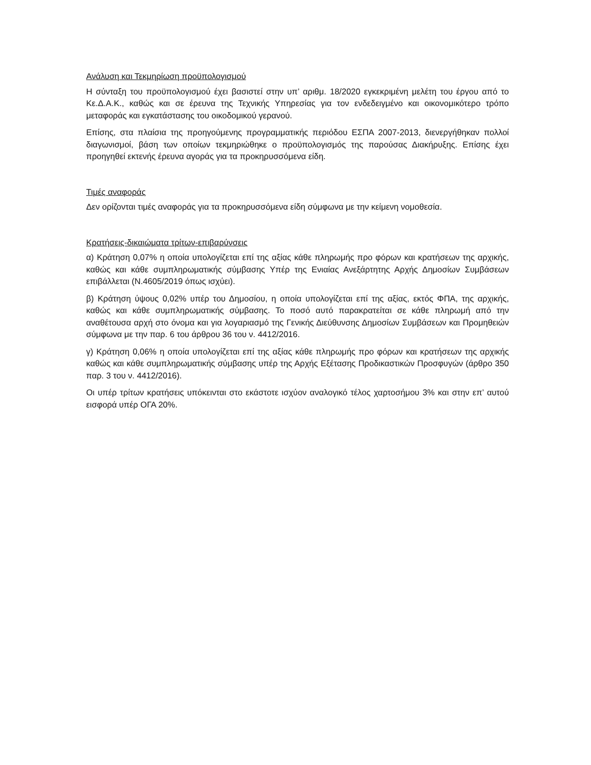Ανάλυση και Τεκμηρίωση προϋπολογισμού
Η σύνταξη του προϋπολογισμού έχει βασιστεί στην υπ’ αριθμ. 18/2020 εγκεκριμένη μελέτη του έργου από το Κε.Δ.Α.Κ., καθώς και σε έρευνα της Τεχνικής Υπηρεσίας για τον ενδεδειγμένο και οικονομικότερο τρόπο μεταφοράς και εγκατάστασης του οικοδομικού γερανού.
Επίσης, στα πλαίσια της προηγούμενης προγραμματικής περιόδου ΕΣΠΑ 2007-2013, διενεργήθηκαν πολλοί διαγωνισμοί, βάση των οποίων τεκμηριώθηκε ο προϋπολογισμός της παρούσας Διακήρυξης. Επίσης έχει προηγηθεί εκτενής έρευνα αγοράς για τα προκηρυσσόμενα είδη.
Τιμές αναφοράς
Δεν ορίζονται τιμές αναφοράς για τα προκηρυσσόμενα είδη σύμφωνα με την κείμενη νομοθεσία.
Κρατήσεις-δικαιώματα τρίτων-επιβαρύνσεις
α) Κράτηση 0,07% η οποία υπολογίζεται επί της αξίας κάθε πληρωμής προ φόρων και κρατήσεων της αρχικής, καθώς και κάθε συμπληρωματικής σύμβασης Υπέρ της Ενιαίας Ανεξάρτητης Αρχής Δημοσίων Συμβάσεων επιβάλλεται (Ν.4605/2019 όπως ισχύει).
β) Κράτηση ύψους 0,02% υπέρ του Δημοσίου, η οποία υπολογίζεται επί της αξίας, εκτός ΦΠΑ, της αρχικής, καθώς και κάθε συμπληρωματικής σύμβασης. Το ποσό αυτό παρακρατείται σε κάθε πληρωμή από την αναθέτουσα αρχή στο όνομα και για λογαριασμό της Γενικής Διεύθυνσης Δημοσίων Συμβάσεων και Προμηθειών σύμφωνα με την παρ. 6 του άρθρου 36 του ν. 4412/2016.
γ) Κράτηση 0,06% η οποία υπολογίζεται επί της αξίας κάθε πληρωμής προ φόρων και κρατήσεων της αρχικής καθώς και κάθε συμπληρωματικής σύμβασης υπέρ της Αρχής Εξέτασης Προδικαστικών Προσφυγών (άρθρο 350 παρ. 3 του ν. 4412/2016).
Οι υπέρ τρίτων κρατήσεις υπόκεινται στο εκάστοτε ισχύον αναλογικό τέλος χαρτοσήμου 3% και στην επ’ αυτού εισφορά υπέρ ΟΓΑ 20%.